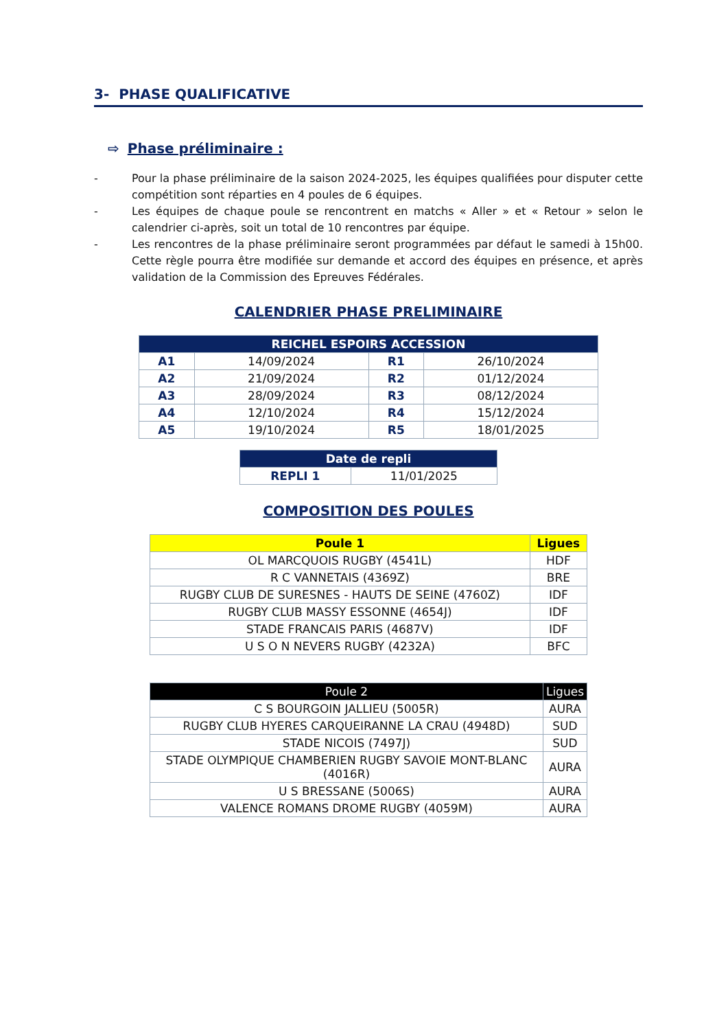3- PHASE QUALIFICATIVE
⇨ Phase préliminaire :
- Pour la phase préliminaire de la saison 2024-2025, les équipes qualifiées pour disputer cette compétition sont réparties en 4 poules de 6 équipes.
- Les équipes de chaque poule se rencontrent en matchs « Aller » et « Retour » selon le calendrier ci-après, soit un total de 10 rencontres par équipe.
- Les rencontres de la phase préliminaire seront programmées par défaut le samedi à 15h00. Cette règle pourra être modifiée sur demande et accord des équipes en présence, et après validation de la Commission des Epreuves Fédérales.
CALENDRIER PHASE PRELIMINAIRE
| REICHEL ESPOIRS ACCESSION | | | |
| --- | --- | --- | --- |
| A1 | 14/09/2024 | R1 | 26/10/2024 |
| A2 | 21/09/2024 | R2 | 01/12/2024 |
| A3 | 28/09/2024 | R3 | 08/12/2024 |
| A4 | 12/10/2024 | R4 | 15/12/2024 |
| A5 | 19/10/2024 | R5 | 18/01/2025 |
| Date de repli | |
| --- | --- |
| REPLI 1 | 11/01/2025 |
COMPOSITION DES POULES
| Poule 1 | Ligues |
| --- | --- |
| OL MARCQUOIS RUGBY (4541L) | HDF |
| R C VANNETAIS (4369Z) | BRE |
| RUGBY CLUB DE SURESNES - HAUTS DE SEINE (4760Z) | IDF |
| RUGBY CLUB MASSY ESSONNE (4654J) | IDF |
| STADE FRANCAIS PARIS (4687V) | IDF |
| U S O N NEVERS RUGBY (4232A) | BFC |
| Poule 2 | Ligues |
| --- | --- |
| C S BOURGOIN JALLIEU (5005R) | AURA |
| RUGBY CLUB HYERES CARQUEIRANNE LA CRAU (4948D) | SUD |
| STADE NICOIS (7497J) | SUD |
| STADE OLYMPIQUE CHAMBERIEN RUGBY SAVOIE MONT-BLANC (4016R) | AURA |
| U S BRESSANE (5006S) | AURA |
| VALENCE ROMANS DROME RUGBY (4059M) | AURA |